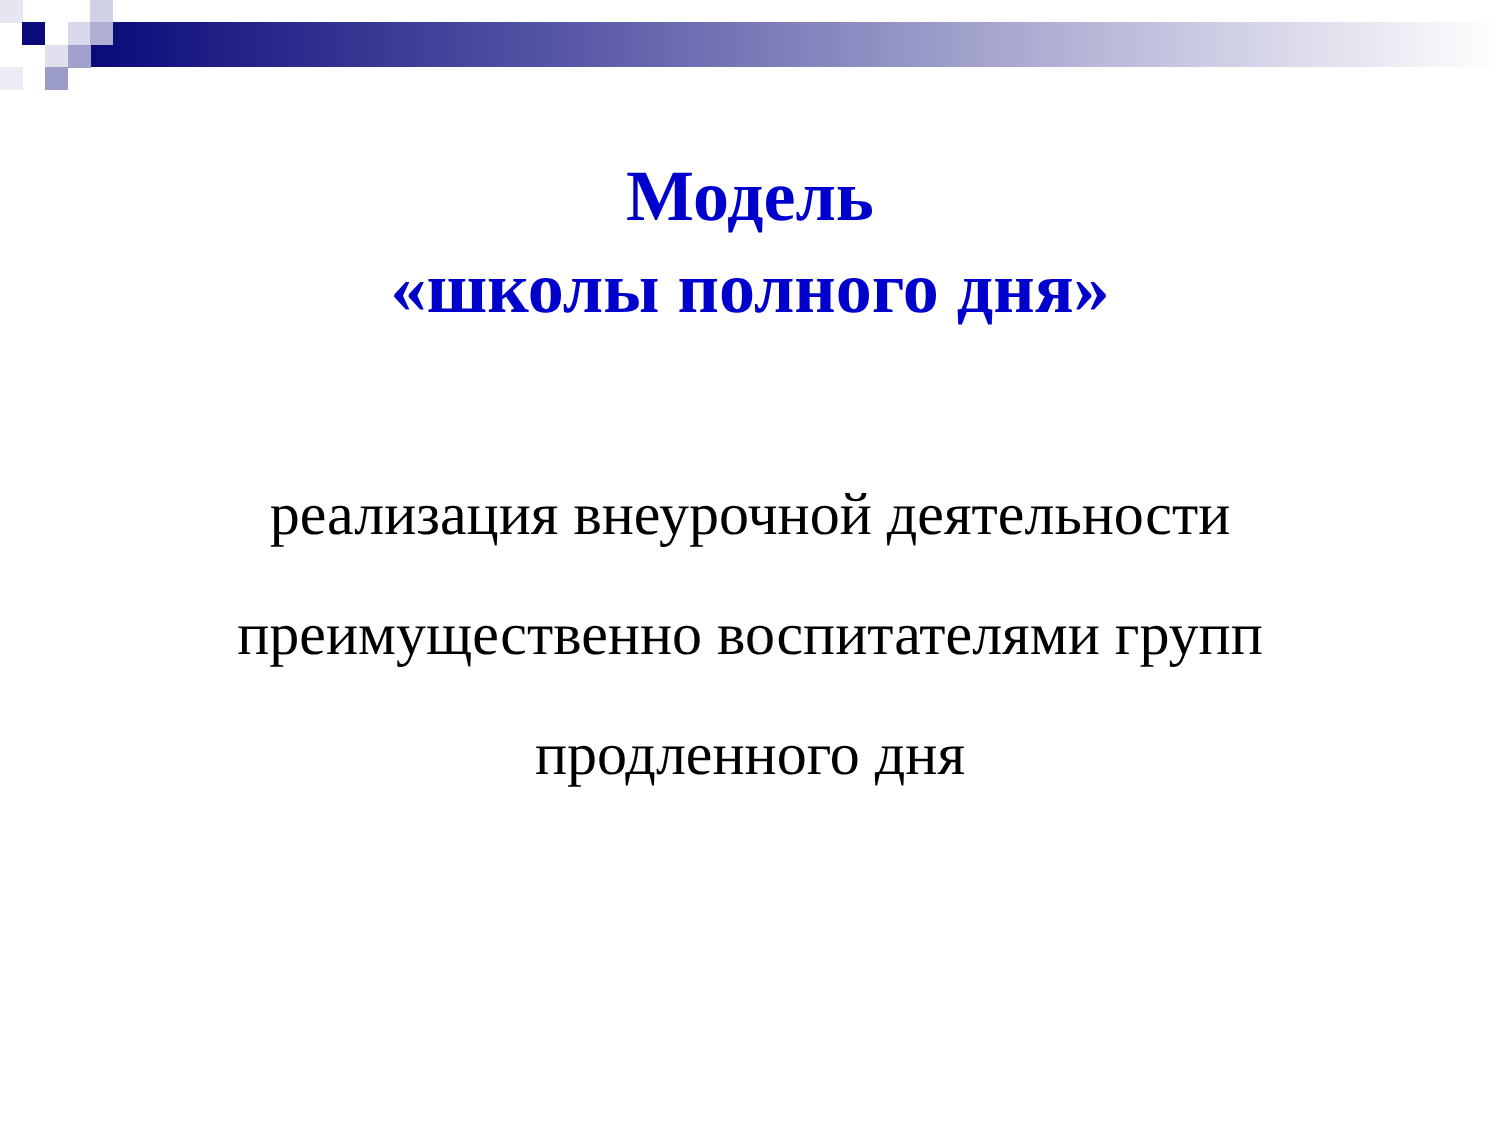Модель
«школы полного дня»
реализация внеурочной деятельности
преимущественно воспитателями групп
продленного дня